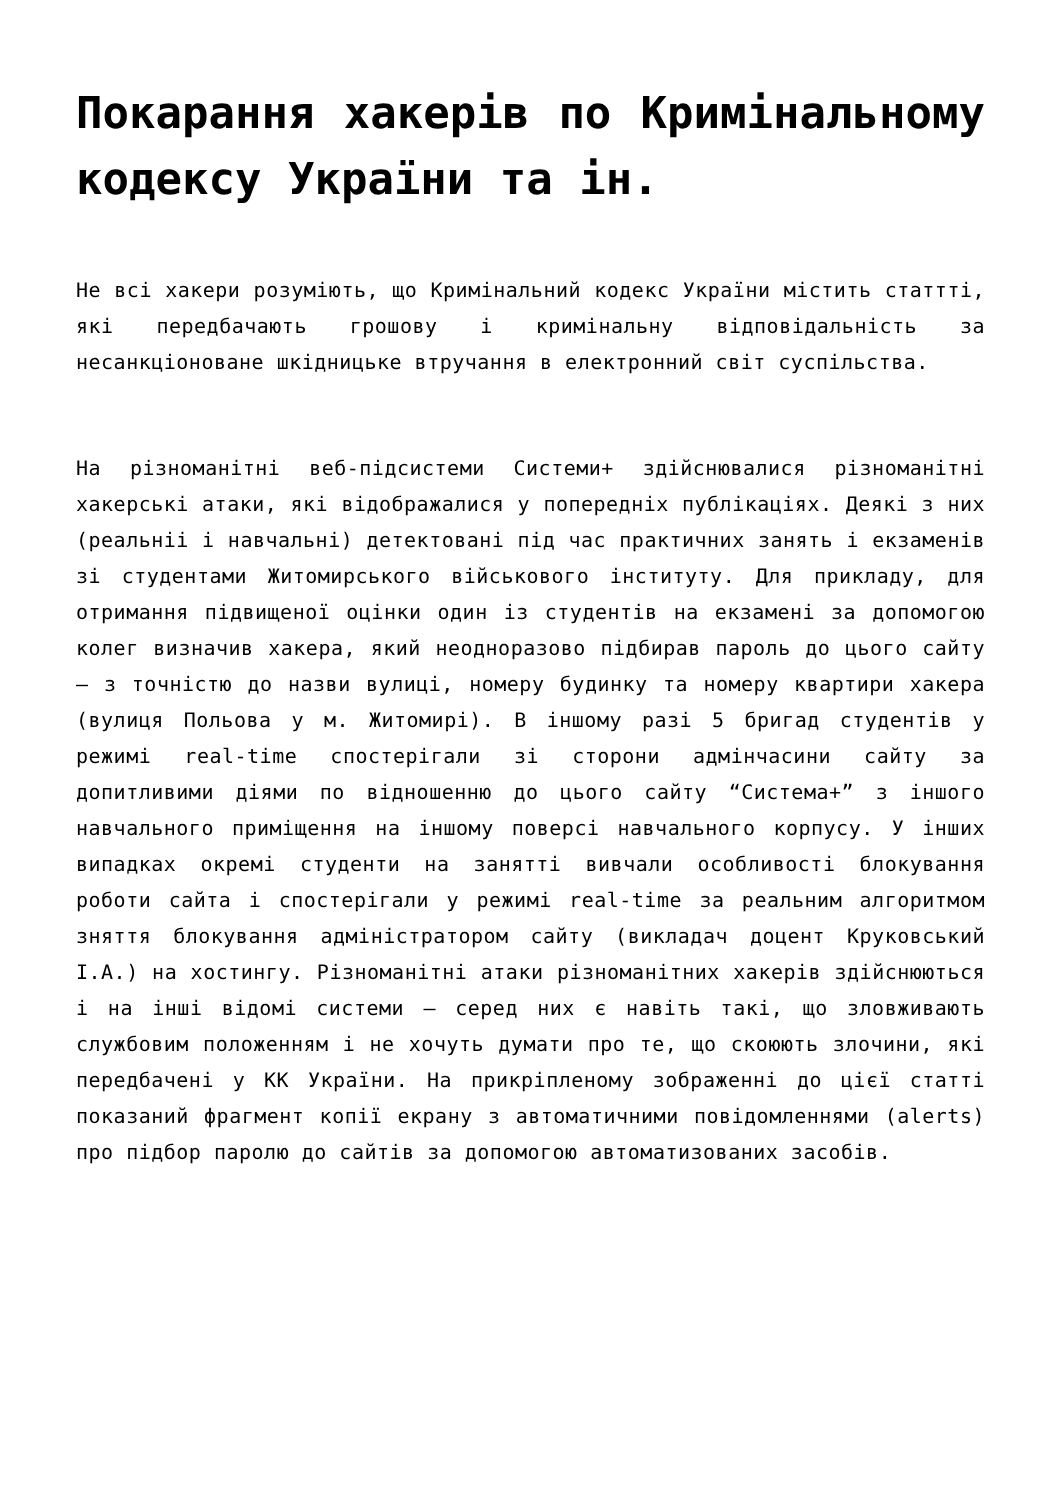Покарання хакерів по Кримінальному кодексу України та ін.
Не всі хакери розуміють, що Кримінальний кодекс України містить статтті, які передбачають грошову і кримінальну відповідальність за несанкціоноване шкідницьке втручання в електронний світ суспільства.
На різноманітні веб-підсистеми Системи+ здійснювалися різноманітні хакерські атаки, які відображалися у попередніх публікаціях. Деякі з них (реальнii і навчальні) детектовані під час практичних занять і екзаменів зі студентами Житомирського військового інституту. Для прикладу, для отримання підвищеної оцінки один із студентів на екзамені за допомогою колег визначив хакера, який неодноразово підбирав пароль до цього сайту – з точністю до назви вулиці, номеру будинку та номеру квартири хакера (вулиця Польова у м. Житомирі). В іншому разі 5 бригад студентів у режимі real-time спостерігали зі сторони адмінчасини сайту за допитливими діями по відношенню до цього сайту “Система+” з іншого навчального приміщення на іншому поверсі навчального корпусу. У інших випадках окремі студенти на занятті вивчали особливості блокування роботи сайта і спостерігали у режимі real-time за реальним алгоритмом зняття блокування адміністратором сайту (викладач доцент Круковський І.А.) на хостингу. Різноманітні атаки різноманітних хакерів здійснюються і на інші відомі системи – серед них є навіть такі, що зловживають службовим положенням і не хочуть думати про те, що скоюють злочини, які передбачені у КК України. На прикріпленому зображенні до цієї статті показаний фрагмент копії екрану з автоматичними повідомленнями (alerts) про підбор паролю до сайтів за допомогою автоматизованих засобів.